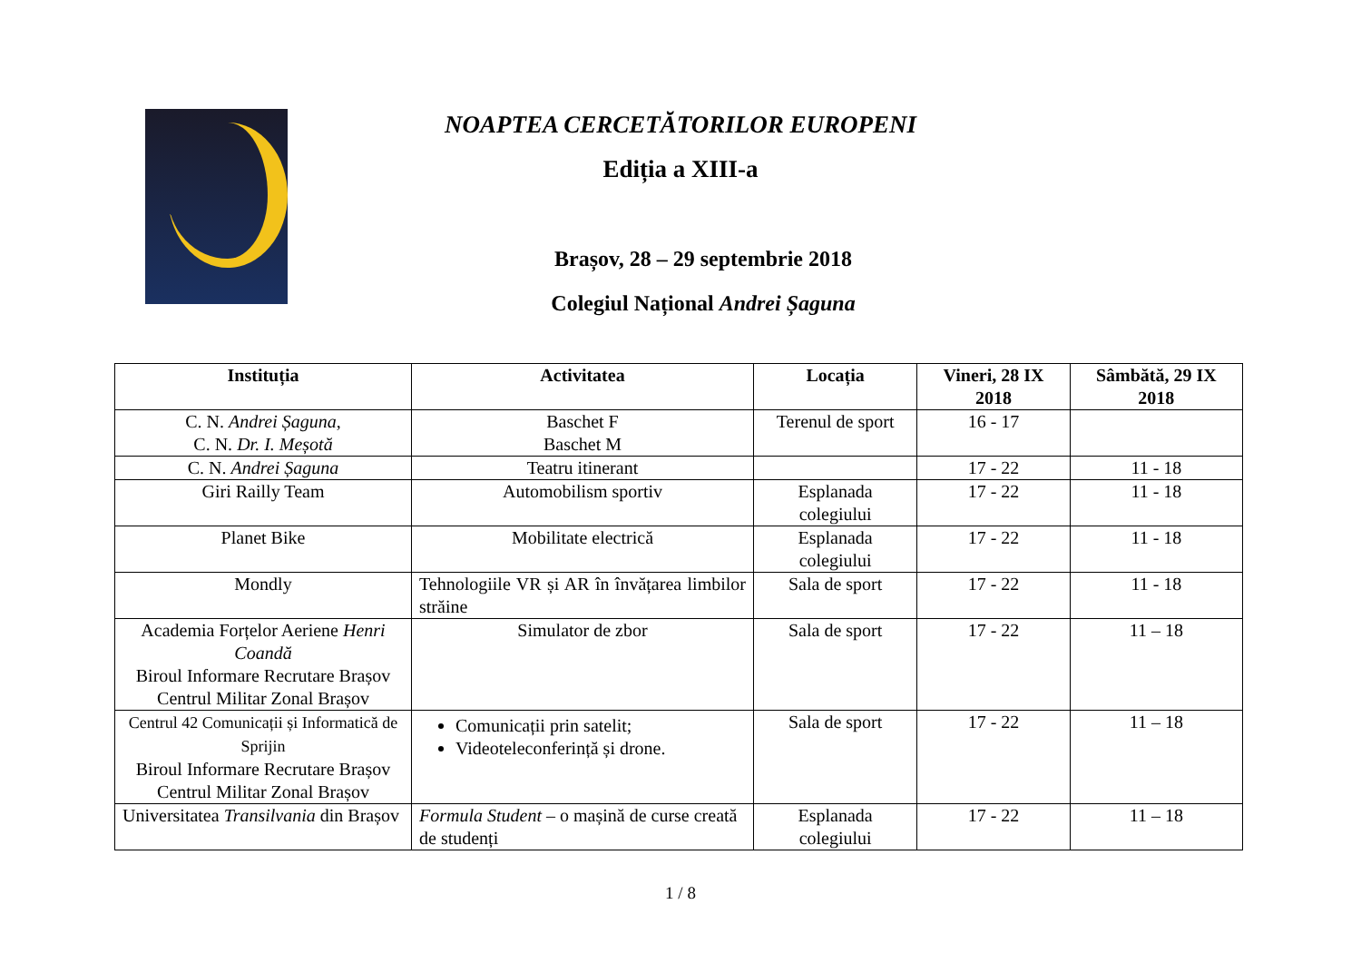NOAPTEA CERCETĂTORILOR EUROPENI
Ediția a XIII-a
Brașov, 28 – 29 septembrie 2018
Colegiul Național Andrei Șaguna
| Instituția | Activitatea | Locația | Vineri, 28 IX 2018 | Sâmbătă, 29 IX 2018 |
| --- | --- | --- | --- | --- |
| C. N. Andrei Șaguna , C. N. Dr. I. Meșotă | Baschet F Baschet M | Terenul de sport | 16 - 17 | |
| C. N. Andrei Șaguna | Teatru itinerant | | 17 - 22 | 11 - 18 |
| Giri Railly Team | Automobilism sportiv | Esplanada colegiului | 17 - 22 | 11 - 18 |
| Planet Bike | Mobilitate electrică | Esplanada colegiului | 17 - 22 | 11 - 18 |
| Mondly | Tehnologiile VR și AR în învățarea limbilor străine | Sala de sport | 17 - 22 | 11 - 18 |
| Academia Forțelor Aeriene Henri Coandă Biroul Informare Recrutare Brașov Centrul Militar Zonal Brașov | Simulator de zbor | Sala de sport | 17 - 22 | 11 – 18 |
| Centrul 42 Comunicații și Informatică de Sprijin Biroul Informare Recrutare Brașov Centrul Militar Zonal Brașov | Comunicații prin satelit; Videoteleconferință și drone. | Sala de sport | 17 - 22 | 11 – 18 |
| Universitatea Transilvania din Brașov | Formula Student – o mașină de curse creată de studenți | Esplanada colegiului | 17 - 22 | 11 – 18 |
1 / 8